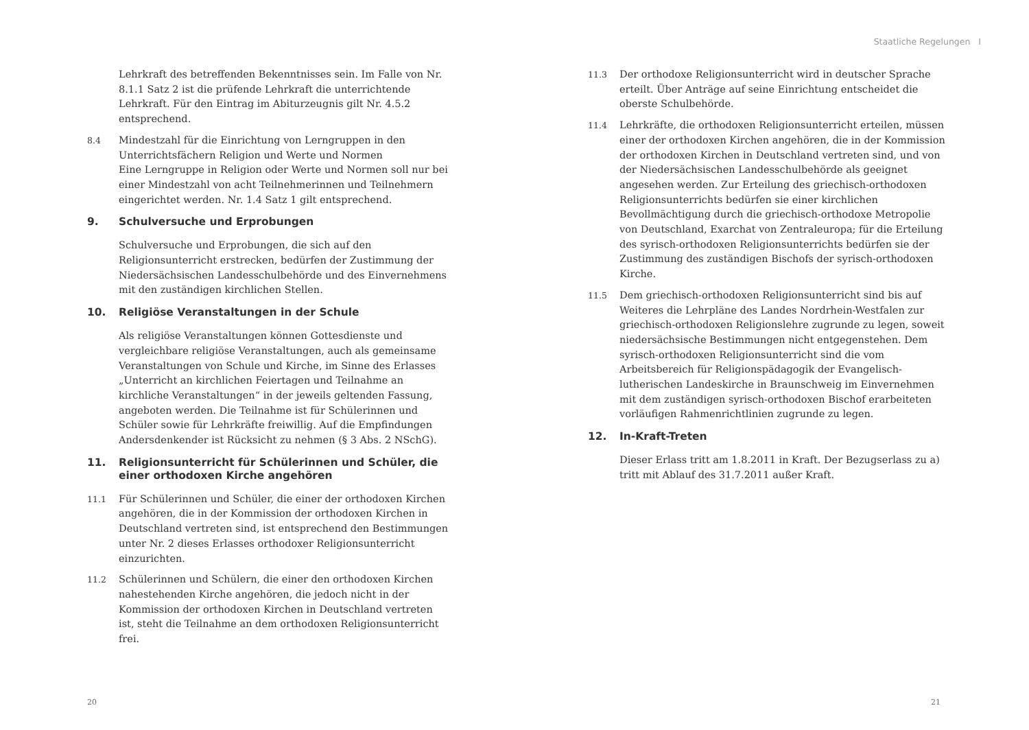Staatliche Regelungen I
Lehrkraft des betreffenden Bekenntnisses sein. Im Falle von Nr. 8.1.1 Satz 2 ist die prüfende Lehrkraft die unterrichtende Lehrkraft. Für den Eintrag im Abiturzeugnis gilt Nr. 4.5.2 entsprechend.
8.4 Mindestzahl für die Einrichtung von Lerngruppen in den Unterrichtsfächern Religion und Werte und Normen
Eine Lerngruppe in Religion oder Werte und Normen soll nur bei einer Mindestzahl von acht Teilnehmerinnen und Teilnehmern eingerichtet werden. Nr. 1.4 Satz 1 gilt entsprechend.
9. Schulversuche und Erprobungen
Schulversuche und Erprobungen, die sich auf den Religionsunterricht erstrecken, bedürfen der Zustimmung der Niedersächsischen Landesschulbehörde und des Einvernehmens mit den zuständigen kirchlichen Stellen.
10. Religiöse Veranstaltungen in der Schule
Als religiöse Veranstaltungen können Gottesdienste und vergleichbare religiöse Veranstaltungen, auch als gemeinsame Veranstaltungen von Schule und Kirche, im Sinne des Erlasses „Unterricht an kirchlichen Feiertagen und Teilnahme an kirchliche Veranstaltungen“ in der jeweils geltenden Fassung, angeboten werden. Die Teilnahme ist für Schülerinnen und Schüler sowie für Lehrkräfte freiwillig. Auf die Empfindungen Andersdenkender ist Rücksicht zu nehmen (§ 3 Abs. 2 NSchG).
11. Religionsunterricht für Schülerinnen und Schüler, die einer orthodoxen Kirche angehören
11.1 Für Schülerinnen und Schüler, die einer der orthodoxen Kirchen angehören, die in der Kommission der orthodoxen Kirchen in Deutschland vertreten sind, ist entsprechend den Bestimmungen unter Nr. 2 dieses Erlasses orthodoxer Religionsunterricht einzurichten.
11.2 Schülerinnen und Schülern, die einer den orthodoxen Kirchen nahestehenden Kirche angehören, die jedoch nicht in der Kommission der orthodoxen Kirchen in Deutschland vertreten ist, steht die Teilnahme an dem orthodoxen Religionsunterricht frei.
11.3 Der orthodoxe Religionsunterricht wird in deutscher Sprache erteilt. Über Anträge auf seine Einrichtung entscheidet die oberste Schulbehörde.
11.4 Lehrkräfte, die orthodoxen Religionsunterricht erteilen, müssen einer der orthodoxen Kirchen angehören, die in der Kommission der orthodoxen Kirchen in Deutschland vertreten sind, und von der Niedersächsischen Landesschulbehörde als geeignet angesehen werden. Zur Erteilung des griechisch-orthodoxen Religionsunterrichts bedürfen sie einer kirchlichen Bevollmächtigung durch die griechisch-orthodoxe Metropolie von Deutschland, Exarchat von Zentraleuropa; für die Erteilung des syrisch-orthodoxen Religionsunterrichts bedürfen sie der Zustimmung des zuständigen Bischofs der syrisch-orthodoxen Kirche.
11.5 Dem griechisch-orthodoxen Religionsunterricht sind bis auf Weiteres die Lehrpläne des Landes Nordrhein-Westfalen zur griechisch-orthodoxen Religionslehre zugrunde zu legen, soweit niedersächsische Bestimmungen nicht entgegenstehen. Dem syrisch-orthodoxen Religionsunterricht sind die vom Arbeitsbereich für Religionspädagogik der Evangelisch-lutherischen Landeskirche in Braunschweig im Einvernehmen mit dem zuständigen syrisch-orthodoxen Bischof erarbeiteten vorläufigen Rahmenrichtlinien zugrunde zu legen.
12. In-Kraft-Treten
Dieser Erlass tritt am 1.8.2011 in Kraft. Der Bezugserlass zu a) tritt mit Ablauf des 31.7.2011 außer Kraft.
20 21